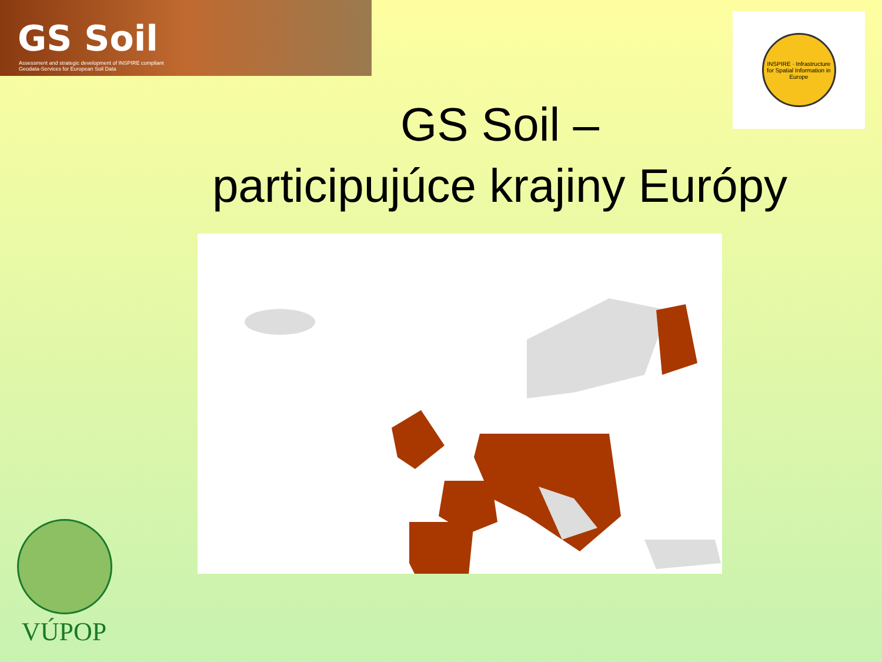GS Soil
Assessment and strategic development of INSPIRE compliant Geodata-Services for European Soil Data
INSPIRE · Infrastructure for Spatial Information in Europe
GS Soil –
participujúce krajiny Európy
VÚPOP